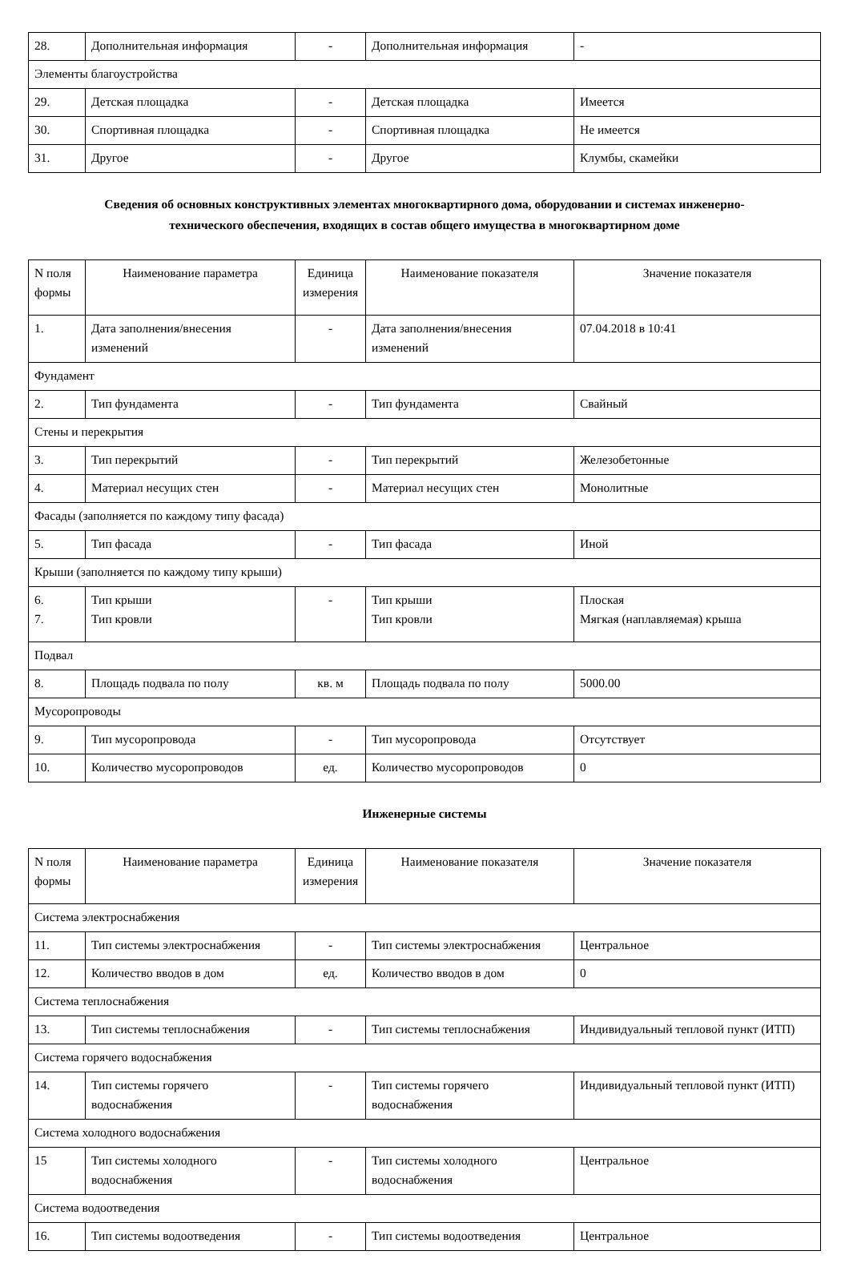| 28. | Дополнительная информация | - | Дополнительная информация | - |
| Элементы благоустройства | | | | |
| 29. | Детская площадка | - | Детская площадка | Имеется |
| 30. | Спортивная площадка | - | Спортивная площадка | Не имеется |
| 31. | Другое | - | Другое | Клумбы, скамейки |
Сведения об основных конструктивных элементах многоквартирного дома, оборудовании и системах инженерно-технического обеспечения, входящих в состав общего имущества в многоквартирном доме
| N поля формы | Наименование параметра | Единица измерения | Наименование показателя | Значение показателя |
| --- | --- | --- | --- | --- |
| 1. | Дата заполнения/внесения изменений | - | Дата заполнения/внесения изменений | 07.04.2018 в 10:41 |
| Фундамент | | | | |
| 2. | Тип фундамента | - | Тип фундамента | Свайный |
| Стены и перекрытия | | | | |
| 3. | Тип перекрытий | - | Тип перекрытий | Железобетонные |
| 4. | Материал несущих стен | - | Материал несущих стен | Монолитные |
| Фасады (заполняется по каждому типу фасада) | | | | |
| 5. | Тип фасада | - | Тип фасада | Иной |
| Крыши (заполняется по каждому типу крыши) | | | | |
| 6. 7. | Тип крыши Тип кровли | - | Тип крыши Тип кровли | Плоская Мягкая (наплавляемая) крыша |
| Подвал | | | | |
| 8. | Площадь подвала по полу | кв. м | Площадь подвала по полу | 5000.00 |
| Мусоропроводы | | | | |
| 9. | Тип мусоропровода | - | Тип мусоропровода | Отсутствует |
| 10. | Количество мусоропроводов | ед. | Количество мусоропроводов | 0 |
Инженерные системы
| N поля формы | Наименование параметра | Единица измерения | Наименование показателя | Значение показателя |
| --- | --- | --- | --- | --- |
| Система электроснабжения | | | | |
| 11. | Тип системы электроснабжения | - | Тип системы электроснабжения | Центральное |
| 12. | Количество вводов в дом | ед. | Количество вводов в дом | 0 |
| Система теплоснабжения | | | | |
| 13. | Тип системы теплоснабжения | - | Тип системы теплоснабжения | Индивидуальный тепловой пункт (ИТП) |
| Система горячего водоснабжения | | | | |
| 14. | Тип системы горячего водоснабжения | - | Тип системы горячего водоснабжения | Индивидуальный тепловой пункт (ИТП) |
| Система холодного водоснабжения | | | | |
| 15 | Тип системы холодного водоснабжения | - | Тип системы холодного водоснабжения | Центральное |
| Система водоотведения | | | | |
| 16. | Тип системы водоотведения | - | Тип системы водоотведения | Центральное |